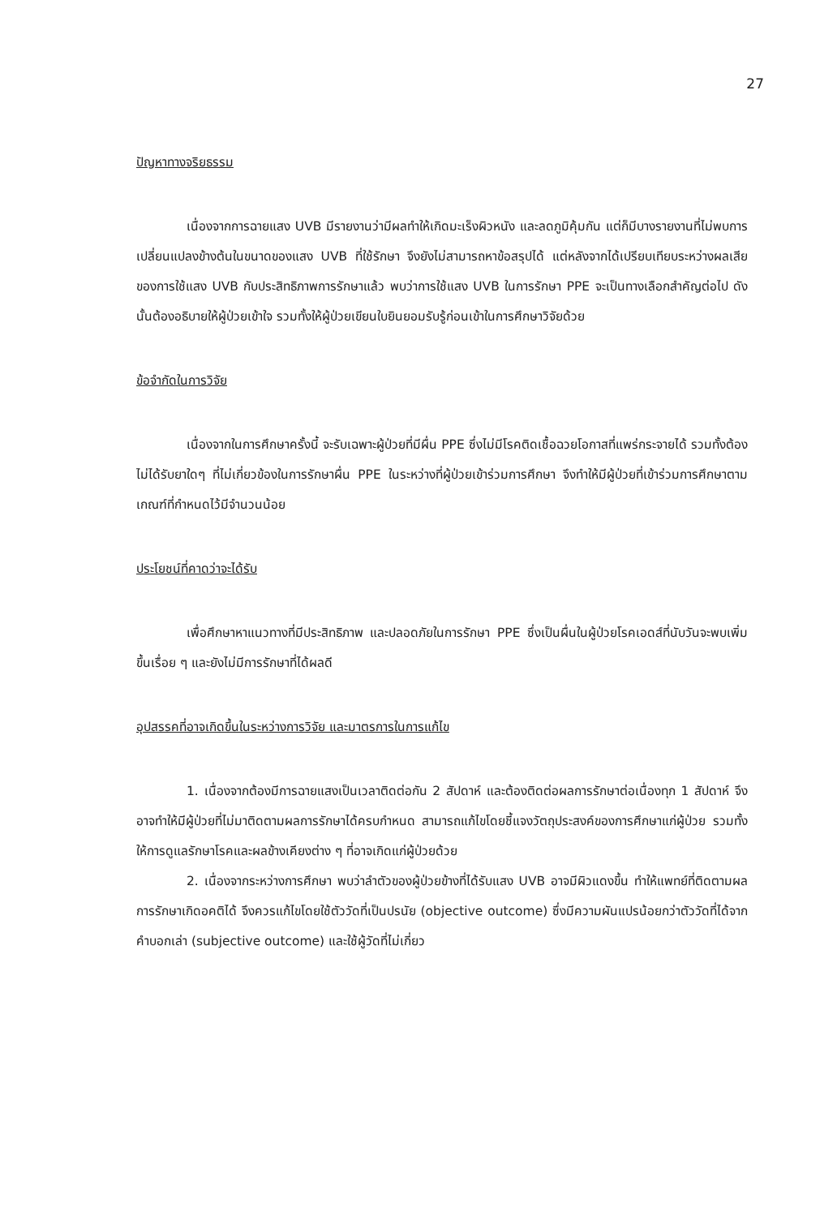27
ปัญหาทางจริยธรรม
เนื่องจากการฉายแสง UVB มีรายงานว่ามีผลทำให้เกิดมะเร็งผิวหนัง และลดภูมิคุ้มกัน แต่ก็มีบางรายงานที่ไม่พบการเปลี่ยนแปลงข้างต้นในขนาดของแสง UVB ที่ใช้รักษา จึงยังไม่สามารถหาข้อสรุปได้ แต่หลังจากได้เปรียบเทียบระหว่างผลเสียของการใช้แสง UVB กับประสิทธิภาพการรักษาแล้ว พบว่าการใช้แสง UVB ในการรักษา PPE จะเป็นทางเลือกสำคัญต่อไป ดังนั้นต้องอธิบายให้ผู้ป่วยเข้าใจ รวมทั้งให้ผู้ป่วยเขียนใบยินยอมรับรู้ก่อนเข้าในการศึกษาวิจัยด้วย
ข้อจำกัดในการวิจัย
เนื่องจากในการศึกษาครั้งนี้ จะรับเฉพาะผู้ป่วยที่มีผื่น PPE ซึ่งไม่มีโรคติดเชื้อฉวยโอกาสที่แพร่กระจายได้ รวมทั้งต้องไม่ได้รับยาใดๆ ที่ไม่เกี่ยวข้องในการรักษาผื่น PPE ในระหว่างที่ผู้ป่วยเข้าร่วมการศึกษา จึงทำให้มีผู้ป่วยที่เข้าร่วมการศึกษาตามเกณฑ์ที่กำหนดไว้มีจำนวนน้อย
ประโยชน์ที่คาดว่าจะได้รับ
เพื่อศึกษาหาแนวทางที่มีประสิทธิภาพ และปลอดภัยในการรักษา PPE ซึ่งเป็นผื่นในผู้ป่วยโรคเอดส์ที่นับวันจะพบเพิ่มขึ้นเรื่อย ๆ และยังไม่มีการรักษาที่ได้ผลดี
อุปสรรคที่อาจเกิดขึ้นในระหว่างการวิจัย และมาตรการในการแก้ไข
1. เนื่องจากต้องมีการฉายแสงเป็นเวลาติดต่อกัน 2 สัปดาห์ และต้องติดต่อผลการรักษาต่อเนื่องทุก 1 สัปดาห์ จึงอาจทำให้มีผู้ป่วยที่ไม่มาติดตามผลการรักษาได้ครบกำหนด สามารถแก้ไขโดยชี้แจงวัตถุประสงค์ของการศึกษาแก่ผู้ป่วย รวมทั้งให้การดูแลรักษาโรคและผลข้างเคียงต่าง ๆ ที่อาจเกิดแก่ผู้ป่วยด้วย
2. เนื่องจากระหว่างการศึกษา พบว่าลำตัวของผู้ป่วยข้างที่ได้รับแสง UVB อาจมีผิวแดงขึ้น ทำให้แพทย์ที่ติดตามผลการรักษาเกิดอคติได้ จึงควรแก้ไขโดยใช้ตัววัดที่เป็นปรนัย (objective outcome) ซึ่งมีความผันแปรน้อยกว่าตัววัดที่ได้จากคำบอกเล่า (subjective outcome) และใช้ผู้วัดที่ไม่เกี่ยว